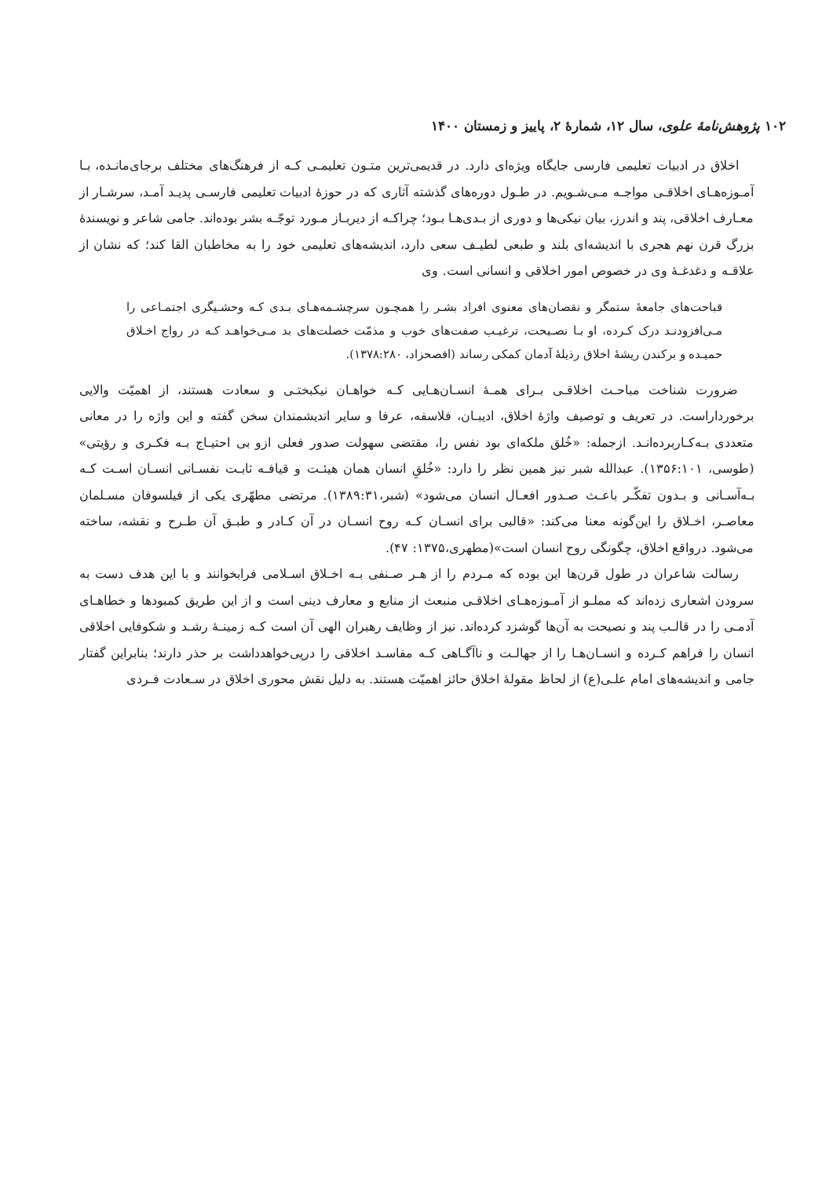۱۰۲ پژوهش‌نامهٔ علوی، سال ۱۲، شمارهٔ ۲، پاییز و زمستان ۱۴۰۰
اخلاق در ادبیات تعلیمی فارسی جایگاه ویژه‌ای دارد. در قدیمی‌ترین متـون تعلیمـی کـه از فرهنگ‌های مختلف برجای‌مانـده، بـا آمـوزه‌هـای اخلاقـی مواجـه مـی‌شـویم. در طـول دوره‌های گذشته آثاری که در حوزهٔ ادبیات تعلیمی فارسـی پدیـد آمـد، سرشـار از معـارف اخلاقی، پند و اندرز، بیان نیکی‌ها و دوری از بـدی‌هـا بـود؛ چراکـه از دیربـاز مـورد توجّـه بشر بوده‌اند. جامی شاعر و نویسندهٔ بزرگ قرن نهم هجری با اندیشه‌ای بلند و طبعی لطیـف سعی دارد، اندیشه‌های تعلیمی خود را به مخاطبان القا کند؛ که نشان از علاقـه و دغدغـهٔ وی در خصوص امور اخلاقی و انسانی است. وی
قباحت‌های جامعهٔ ستمگر و نقصان‌های معنوی افراد بشـر را همچـون سرچشـمه‌هـای بـدی کـه وحشـیگری اجتمـاعی را مـی‌افزودنـد درک کـرده، او بـا نصـیحت، ترغیـب صفت‌های خوب و مذمّت خصلت‌های بد مـی‌خواهـد کـه در رواج اخـلاق حمیـده و برکندن ریشهٔ اخلاق رذیلهٔ آدمان کمکی رساند (افصحزاد، ۱۳۷۸:۲۸۰).
ضرورت شناخت مباحـث اخلاقـی بـرای همـهٔ انسـان‌هـایی کـه خواهـان نیکبختـی و سعادت هستند، از اهمیّت والایی برخورداراست. در تعریف و توصیف واژهٔ اخلاق، ادیبـان، فلاسفه، عرفا و سایر اندیشمندان سخن گفته و این واژه را در معانی متعددی بـه‌کـاربرده‌انـد. ازجمله: «خُلق ملکه‌ای بود نفس را، مقتضی سهولت صدور فعلی ازو بی احتیـاج بـه فکـری و رؤیتی» (طوسی، ۱۳۵۶:۱۰۱). عبدالله شبر نیز همین نظر را دارد: «خُلقِ انسان همان هیئـت و قیافـه ثابـت نفسـانی انسـان اسـت کـه بـه‌آسـانی و بـدون تفکّـر باعـث صـدور افعـال انسان می‌شود» (شبر،۱۳۸۹:۳۱). مرتضی مطهّری یکی از فیلسوفان مسـلمان معاصـر، اخـلاق را این‌گونه معنا می‌کند: «قالبی برای انسـان کـه روح انسـان در آن کـادر و طبـق آن طـرح و نقشه، ساخته می‌شود. درواقع اخلاق، چگونگی روح انسان است»(مطهری،۱۳۷۵: ۴۷).
رسالت شاعران در طول قرن‌ها این بوده که مـردم را از هـر صـنفی بـه اخـلاق اسـلامی فرابخوانند و با این هدف دست به سرودن اشعاری زده‌اند که مملـو از آمـوزه‌هـای اخلاقـی منبعث از منابع و معارف دینی است و از این طریق کمبودها و خطاهـای آدمـی را در قالـب پند و نصیحت به آن‌ها گوشزد کرده‌اند. نیز از وظایف رهبران الهی آن است کـه زمینـهٔ رشـد و شکوفایی اخلاقی انسان را فراهم کـرده و انسـان‌هـا را از جهالـت و ناآگـاهی کـه مفاسـد اخلاقی را درپی‌خواهدداشت بر حذر دارند؛ بنابراین گفتار جامی و اندیشه‌های امام علـی(ع) از لحاظ مقولهٔ اخلاق حائز اهمیّت هستند. به دلیل نقش محوری اخلاق در سـعادت فـردی